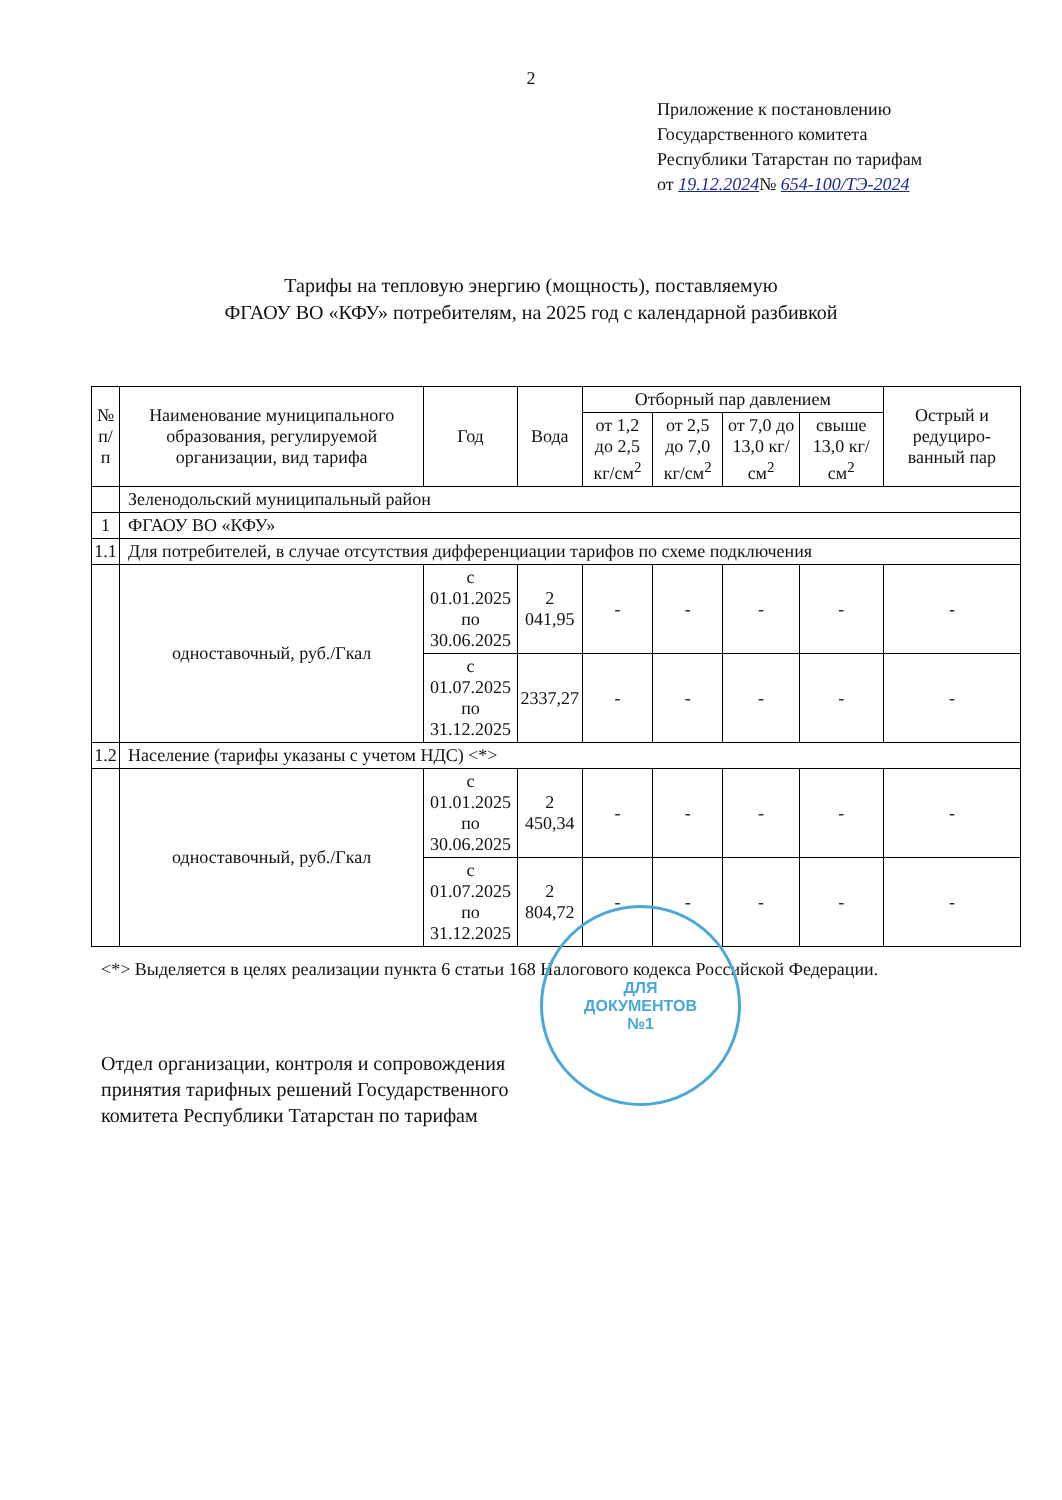2
Приложение к постановлению
Государственного комитета
Республики Татарстан по тарифам
от 19.12.2024№ 654-100/ТЭ-2024
Тарифы на тепловую энергию (мощность), поставляемую
ФГАОУ ВО «КФУ» потребителям, на 2025 год с календарной разбивкой
| № п/п | Наименование муниципального образования, регулируемой организации, вид тарифа | Год | Вода | Отборный пар давлением | | | | Острый и редуциро-ванный пар |
| --- | --- | --- | --- | --- | --- | --- | --- | --- |
| | | | | от 1,2 до 2,5 кг/см<sup>2</sup> | от 2,5 до 7,0 кг/см<sup>2</sup> | от 7,0 до 13,0 кг/см<sup>2</sup> | свыше 13,0 кг/см<sup>2</sup> | |
| | Зеленодольский муниципальный район | | | | | | | |
| 1 | ФГАОУ ВО «КФУ» | | | | | | | |
| 1.1 | Для потребителей, в случае отсутствия дифференциации тарифов по схеме подключения | | | | | | | |
| | одноставочный, руб./Гкал | с 01.01.2025 по 30.06.2025 | 2 041,95 | - | - | - | - | - |
| | | с 01.07.2025 по 31.12.2025 | 2337,27 | - | - | - | - | - |
| 1.2 | Население (тарифы указаны с учетом НДС) <*> | | | | | | | |
| | одноставочный, руб./Гкал | с 01.01.2025 по 30.06.2025 | 2 450,34 | - | - | - | - | - |
| | | с 01.07.2025 по 31.12.2025 | 2 804,72 | - | - | - | - | - |
<*> Выделяется в целях реализации пункта 6 статьи 168 Налогового кодекса Российской Федерации.
Отдел организации, контроля и сопровождения
принятия тарифных решений Государственного
комитета Республики Татарстан по тарифам
ДЛЯ
ДОКУМЕНТОВ
№1